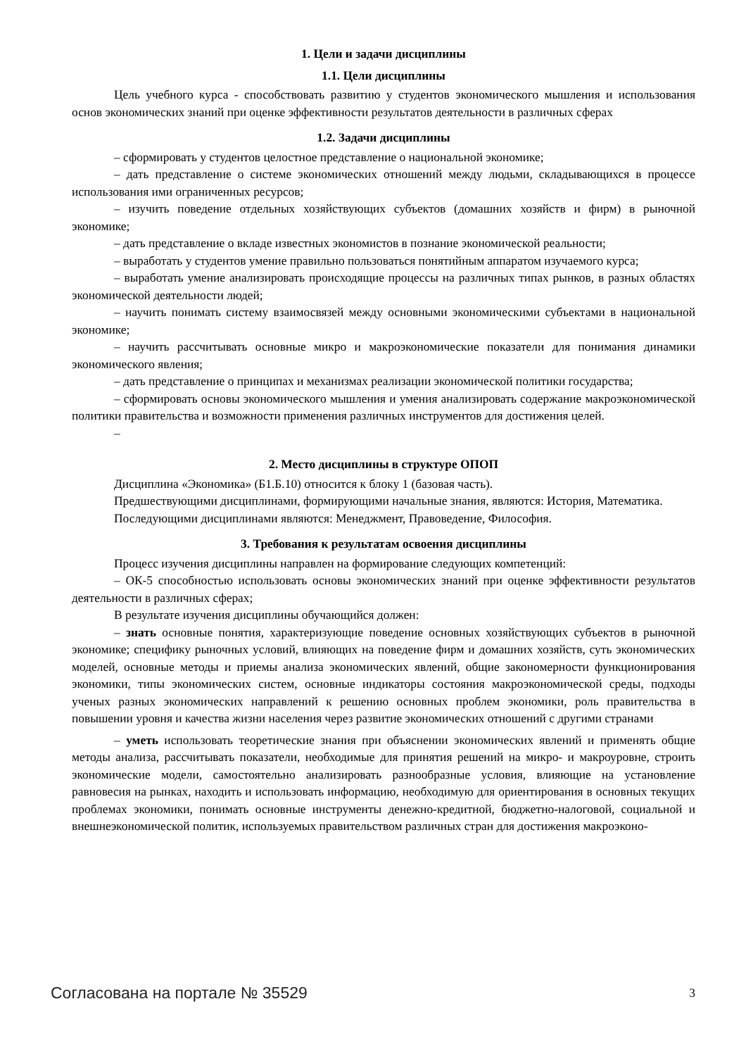1. Цели и задачи дисциплины
1.1. Цели дисциплины
Цель учебного курса - способствовать развитию у студентов экономического мышления и использования основ экономических знаний при оценке эффективности результатов деятельности в различных сферах
1.2. Задачи дисциплины
– сформировать у студентов целостное представление о национальной экономике;
– дать представление о системе экономических отношений между людьми, складывающихся в процессе использования ими ограниченных ресурсов;
– изучить поведение отдельных хозяйствующих субъектов (домашних хозяйств и фирм) в рыночной экономике;
– дать представление о вкладе известных экономистов в познание экономической реальности;
– выработать у студентов умение правильно пользоваться понятийным аппаратом изучаемого курса;
– выработать умение анализировать происходящие процессы на различных типах рынков, в разных областях экономической деятельности людей;
– научить понимать систему взаимосвязей между основными экономическими субъектами в национальной экономике;
– научить рассчитывать основные микро и макроэкономические показатели для понимания динамики экономического явления;
– дать представление о принципах и механизмах реализации экономической политики государства;
– сформировать основы экономического мышления и умения анализировать содержание макроэкономической политики правительства и возможности применения различных инструментов для достижения целей.
–
2. Место дисциплины в структуре ОПОП
Дисциплина «Экономика» (Б1.Б.10) относится к блоку 1 (базовая часть).
Предшествующими дисциплинами, формирующими начальные знания, являются: История, Математика.
Последующими дисциплинами являются: Менеджмент, Правоведение, Философия.
3. Требования к результатам освоения дисциплины
Процесс изучения дисциплины направлен на формирование следующих компетенций:
– ОК-5 способностью использовать основы экономических знаний при оценке эффективности результатов деятельности в различных сферах;
В результате изучения дисциплины обучающийся должен:
– знать основные понятия, характеризующие поведение основных хозяйствующих субъектов в рыночной экономике; специфику рыночных условий, влияющих на поведение фирм и домашних хозяйств, суть экономических моделей, основные методы и приемы анализа экономических явлений, общие закономерности функционирования экономики, типы экономических систем, основные индикаторы состояния макроэкономической среды, подходы ученых разных экономических направлений к решению основных проблем экономики, роль правительства в повышении уровня и качества жизни населения через развитие экономических отношений с другими странами
– уметь использовать теоретические знания при объяснении экономических явлений и применять общие методы анализа, рассчитывать показатели, необходимые для принятия решений на микро- и макроуровне, строить экономические модели, самостоятельно анализировать разнообразные условия, влияющие на установление равновесия на рынках, находить и использовать информацию, необходимую для ориентирования в основных текущих проблемах экономики, понимать основные инструменты денежно-кредитной, бюджетно-налоговой, социальной и внешнеэкономической политик, используемых правительством различных стран для достижения макроэконо-
Согласована на портале № 35529 3